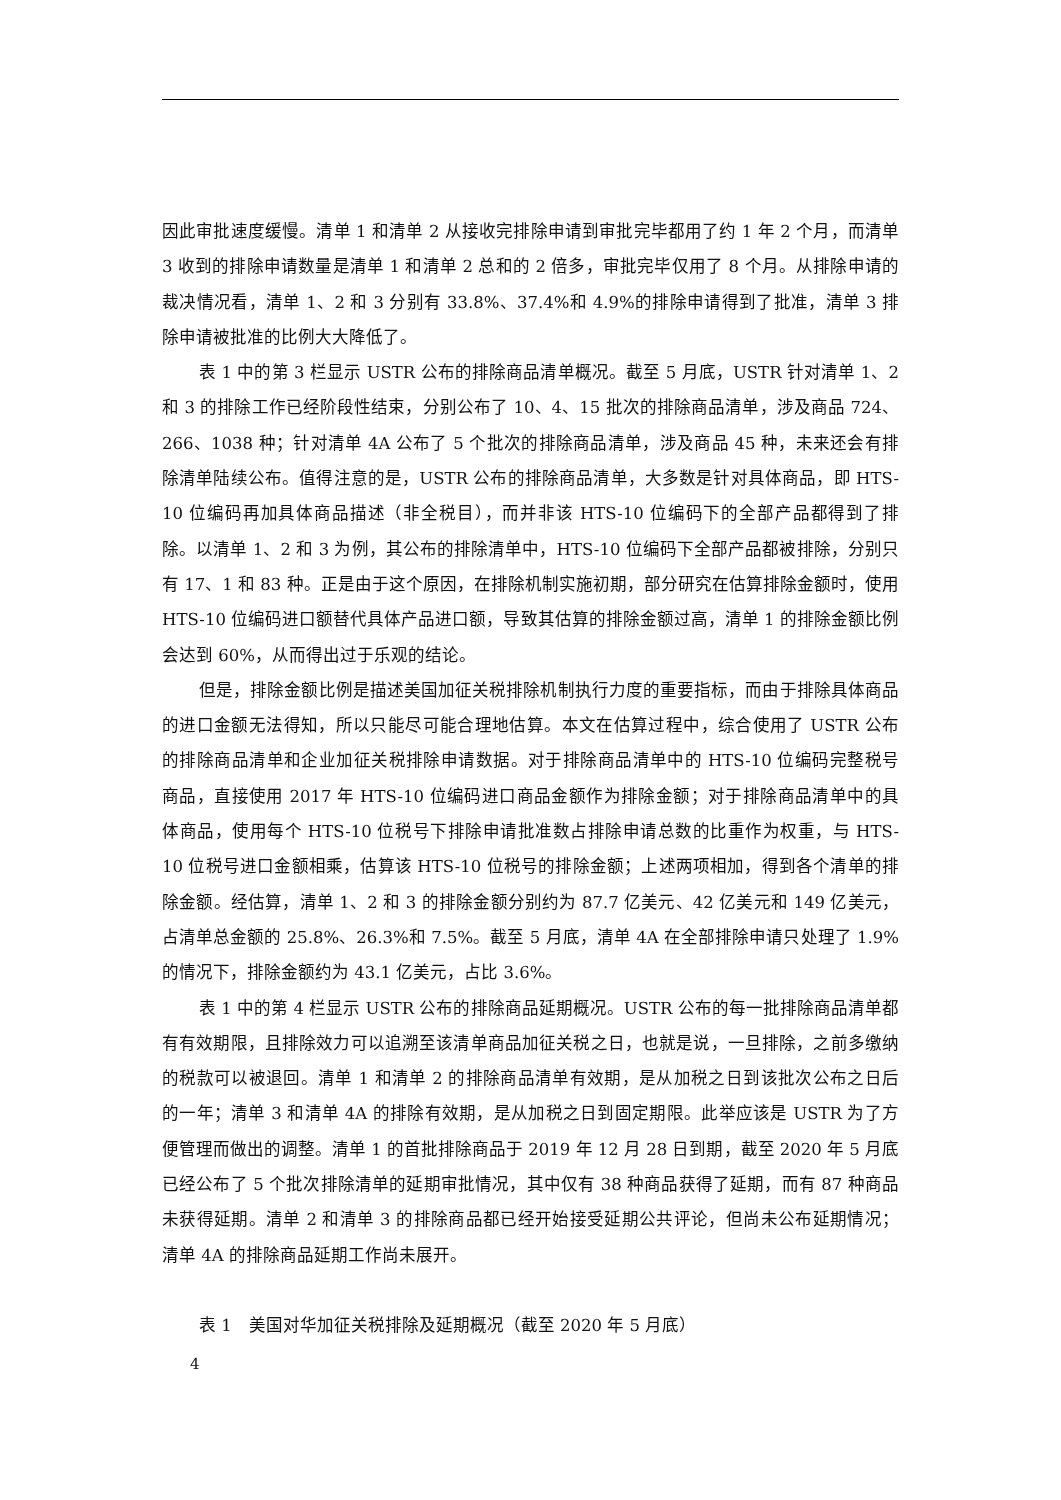因此审批速度缓慢。清单 1 和清单 2 从接收完排除申请到审批完毕都用了约 1 年 2 个月，而清单 3 收到的排除申请数量是清单 1 和清单 2 总和的 2 倍多，审批完毕仅用了 8 个月。从排除申请的裁决情况看，清单 1、2 和 3 分别有 33.8%、37.4%和 4.9%的排除申请得到了批准，清单 3 排除申请被批准的比例大大降低了。
表 1 中的第 3 栏显示 USTR 公布的排除商品清单概况。截至 5 月底，USTR 针对清单 1、2 和 3 的排除工作已经阶段性结束，分别公布了 10、4、15 批次的排除商品清单，涉及商品 724、266、1038 种；针对清单 4A 公布了 5 个批次的排除商品清单，涉及商品 45 种，未来还会有排除清单陆续公布。值得注意的是，USTR 公布的排除商品清单，大多数是针对具体商品，即 HTS-10 位编码再加具体商品描述（非全税目），而并非该 HTS-10 位编码下的全部产品都得到了排除。以清单 1、2 和 3 为例，其公布的排除清单中，HTS-10 位编码下全部产品都被排除，分别只有 17、1 和 83 种。正是由于这个原因，在排除机制实施初期，部分研究在估算排除金额时，使用 HTS-10 位编码进口额替代具体产品进口额，导致其估算的排除金额过高，清单 1 的排除金额比例会达到 60%，从而得出过于乐观的结论。
但是，排除金额比例是描述美国加征关税排除机制执行力度的重要指标，而由于排除具体商品的进口金额无法得知，所以只能尽可能合理地估算。本文在估算过程中，综合使用了 USTR 公布的排除商品清单和企业加征关税排除申请数据。对于排除商品清单中的 HTS-10 位编码完整税号商品，直接使用 2017 年 HTS-10 位编码进口商品金额作为排除金额；对于排除商品清单中的具体商品，使用每个 HTS-10 位税号下排除申请批准数占排除申请总数的比重作为权重，与 HTS-10 位税号进口金额相乘，估算该 HTS-10 位税号的排除金额；上述两项相加，得到各个清单的排除金额。经估算，清单 1、2 和 3 的排除金额分别约为 87.7 亿美元、42 亿美元和 149 亿美元，占清单总金额的 25.8%、26.3%和 7.5%。截至 5 月底，清单 4A 在全部排除申请只处理了 1.9%的情况下，排除金额约为 43.1 亿美元，占比 3.6%。
表 1 中的第 4 栏显示 USTR 公布的排除商品延期概况。USTR 公布的每一批排除商品清单都有有效期限，且排除效力可以追溯至该清单商品加征关税之日，也就是说，一旦排除，之前多缴纳的税款可以被退回。清单 1 和清单 2 的排除商品清单有效期，是从加税之日到该批次公布之日后的一年；清单 3 和清单 4A 的排除有效期，是从加税之日到固定期限。此举应该是 USTR 为了方便管理而做出的调整。清单 1 的首批排除商品于 2019 年 12 月 28 日到期，截至 2020 年 5 月底已经公布了 5 个批次排除清单的延期审批情况，其中仅有 38 种商品获得了延期，而有 87 种商品未获得延期。清单 2 和清单 3 的排除商品都已经开始接受延期公共评论，但尚未公布延期情况；清单 4A 的排除商品延期工作尚未展开。
表 1　美国对华加征关税排除及延期概况（截至 2020 年 5 月底）
4